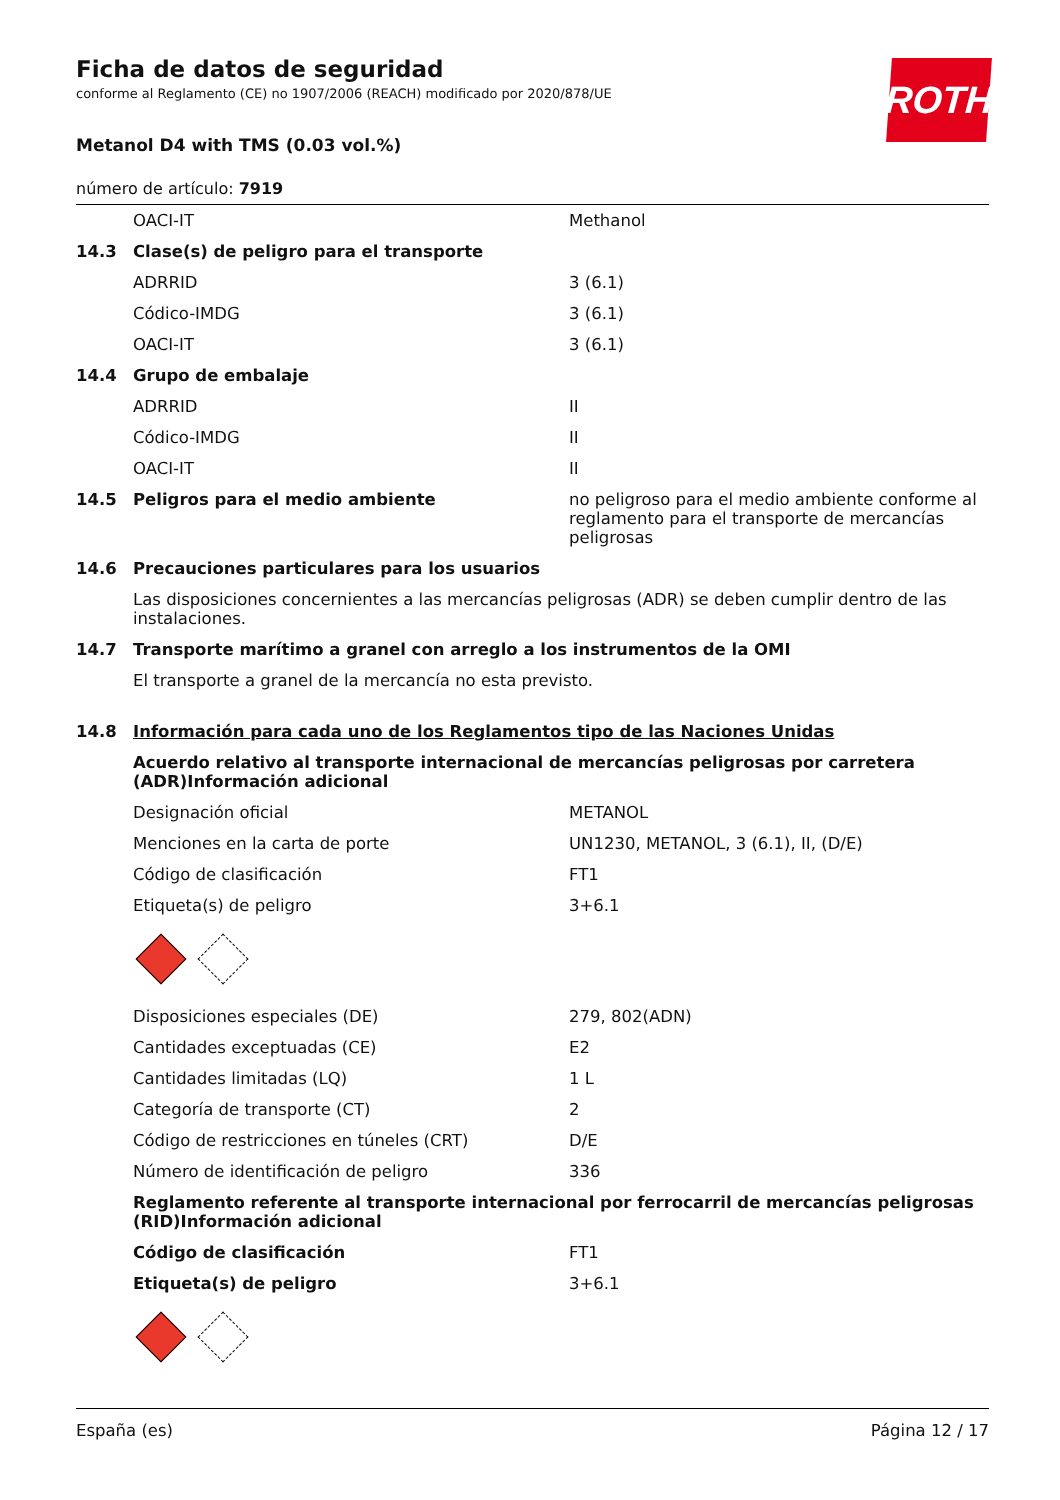ROTH
Ficha de datos de seguridad
conforme al Reglamento (CE) no 1907/2006 (REACH) modificado por 2020/878/UE
Metanol D4 with TMS (0.03 vol.%)
número de artículo: 7919
| | OACI-IT | Methanol |
| 14.3 | Clase(s) de peligro para el transporte | |
| | ADRRID | 3 (6.1) |
| | Códico-IMDG | 3 (6.1) |
| | OACI-IT | 3 (6.1) |
| 14.4 | Grupo de embalaje | |
| | ADRRID | II |
| | Códico-IMDG | II |
| | OACI-IT | II |
| 14.5 | Peligros para el medio ambiente | no peligroso para el medio ambiente conforme al reglamento para el transporte de mercancías peligrosas |
| 14.6 | Precauciones particulares para los usuarios | |
| | Las disposiciones concernientes a las mercancías peligrosas (ADR) se deben cumplir dentro de las instalaciones. | |
| 14.7 | Transporte marítimo a granel con arreglo a los instrumentos de la OMI | |
| | El transporte a granel de la mercancía no esta previsto. | |
| 14.8 | Información para cada uno de los Reglamentos tipo de las Naciones Unidas | |
| | Acuerdo relativo al transporte internacional de mercancías peligrosas por carretera (ADR)Información adicional | |
| | Designación oficial | METANOL |
| | Menciones en la carta de porte | UN1230, METANOL, 3 (6.1), II, (D/E) |
| | Código de clasificación | FT1 |
| | Etiqueta(s) de peligro | 3+6.1 |
| | Disposiciones especiales (DE) | 279, 802(ADN) |
| | Cantidades exceptuadas (CE) | E2 |
| | Cantidades limitadas (LQ) | 1 L |
| | Categoría de transporte (CT) | 2 |
| | Código de restricciones en túneles (CRT) | D/E |
| | Número de identificación de peligro | 336 |
| | Reglamento referente al transporte internacional por ferrocarril de mercancías peligrosas (RID)Información adicional | |
| | Código de clasificación | FT1 |
| | Etiqueta(s) de peligro | 3+6.1 |
España (es) Página 12 / 17